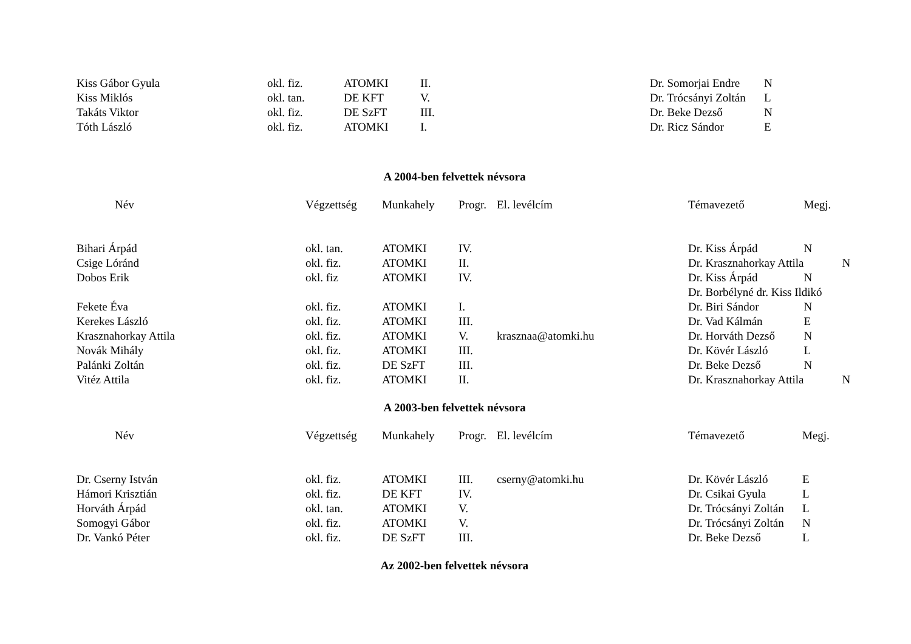| Kiss Gábor Gyula | okl. fiz. | ATOMKI | II. | | Dr. Somorjai Endre | N |
| Kiss Miklós | okl. tan. | DE KFT | V. | | Dr. Trócsányi Zoltán | L |
| Takáts Viktor | okl. fiz. | DE SzFT | III. | | Dr. Beke Dezső | N |
| Tóth László | okl. fiz. | ATOMKI | I. | | Dr. Ricz Sándor | E |
A 2004-ben felvettek névsora
| Név | Végzettség | Munkahely | Progr. | El. levélcím | Témavezető | Megj. |
| Bihari Árpád | okl. tan. | ATOMKI | IV. | | Dr. Kiss Árpád | N |
| Csige Lóránd | okl. fiz. | ATOMKI | II. | | Dr. Krasznahorkay Attila | N |
| Dobos Erik | okl. fiz | ATOMKI | IV. | | Dr. Kiss Árpád | N |
| | | | | | Dr. Borbélyné dr. Kiss Ildikó | |
| Fekete Éva | okl. fiz. | ATOMKI | I. | | Dr. Biri Sándor | N |
| Kerekes László | okl. fiz. | ATOMKI | III. | | Dr. Vad Kálmán | E |
| Krasznahorkay Attila | okl. fiz. | ATOMKI | V. | krasznaa@atomki.hu | Dr. Horváth Dezső | N |
| Novák Mihály | okl. fiz. | ATOMKI | III. | | Dr. Kövér László | L |
| Palánki Zoltán | okl. fiz. | DE SzFT | III. | | Dr. Beke Dezső | N |
| Vitéz Attila | okl. fiz. | ATOMKI | II. | | Dr. Krasznahorkay Attila | N |
A 2003-ben felvettek névsora
| Név | Végzettség | Munkahely | Progr. | El. levélcím | Témavezető | Megj. |
| Dr. Cserny István | okl. fiz. | ATOMKI | III. | cserny@atomki.hu | Dr. Kövér László | E |
| Hámori Krisztián | okl. fiz. | DE KFT | IV. | | Dr. Csikai Gyula | L |
| Horváth Árpád | okl. tan. | ATOMKI | V. | | Dr. Trócsányi Zoltán | L |
| Somogyi Gábor | okl. fiz. | ATOMKI | V. | | Dr. Trócsányi Zoltán | N |
| Dr. Vankó Péter | okl. fiz. | DE SzFT | III. | | Dr. Beke Dezső | L |
Az 2002-ben felvettek névsora